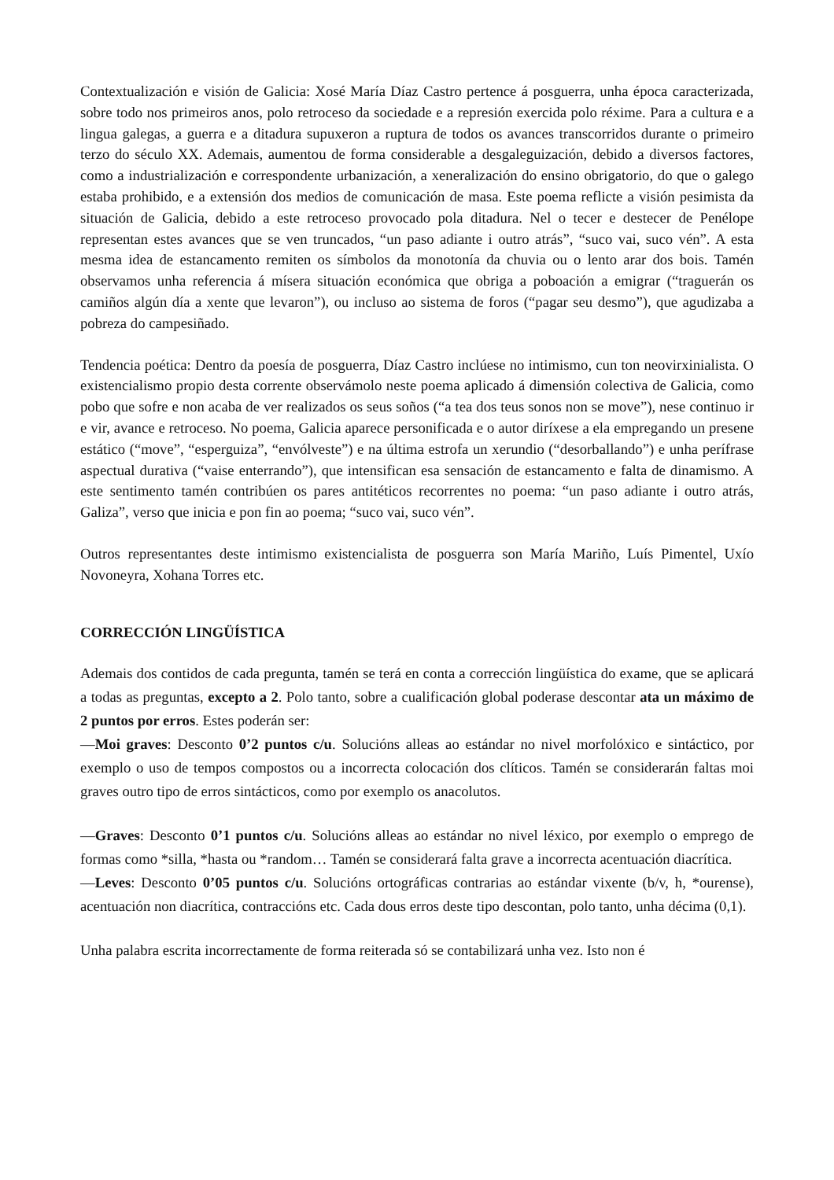Contextualización e visión de Galicia: Xosé María Díaz Castro pertence á posguerra, unha época caracterizada, sobre todo nos primeiros anos, polo retroceso da sociedade e a represión exercida polo réxime. Para a cultura e a lingua galegas, a guerra e a ditadura supuxeron a ruptura de todos os avances transcorridos durante o primeiro terzo do século XX. Ademais, aumentou de forma considerable a desgaleguización, debido a diversos factores, como a industrialización e correspondente urbanización, a xeneralización do ensino obrigatorio, do que o galego estaba prohibido, e a extensión dos medios de comunicación de masa. Este poema reflicte a visión pesimista da situación de Galicia, debido a este retroceso provocado pola ditadura. Nel o tecer e destecer de Penélope representan estes avances que se ven truncados, “un paso adiante i outro atrás”, “suco vai, suco vén”. A esta mesma idea de estancamento remiten os símbolos da monotonía da chuvia ou o lento arar dos bois. Tamén observamos unha referencia á mísera situación económica que obriga a poboación a emigrar (“traguerán os camiños algún día a xente que levaron”), ou incluso ao sistema de foros (“pagar seu desmo”), que agudizaba a pobreza do campesiñado.
Tendencia poética: Dentro da poesía de posguerra, Díaz Castro inclúese no intimismo, cun ton neovirxinialista. O existencialismo propio desta corrente observámolo neste poema aplicado á dimensión colectiva de Galicia, como pobo que sofre e non acaba de ver realizados os seus soños (“a tea dos teus sonos non se move”), nese continuo ir e vir, avance e retroceso. No poema, Galicia aparece personificada e o autor diríxese a ela empregando un presene estático (“move”, “esperguiza”, “envólveste”) e na última estrofa un xerundio (“desorballando”) e unha perífrase aspectual durativa (“vaise enterrando”), que intensifican esa sensación de estancamento e falta de dinamismo. A este sentimento tamén contribúen os pares antitéticos recorrentes no poema: “un paso adiante i outro atrás, Galiza”, verso que inicia e pon fin ao poema; “suco vai, suco vén”.
Outros representantes deste intimismo existencialista de posguerra son María Mariño, Luís Pimentel, Uxío Novoneyra, Xohana Torres etc.
CORRECCIÓN LINGÜÍSTICA
Ademais dos contidos de cada pregunta, tamén se terá en conta a corrección lingüística do exame, que se aplicará a todas as preguntas, excepto a 2. Polo tanto, sobre a cualificación global poderase descontar ata un máximo de 2 puntos por erros. Estes poderán ser:
—Moi graves: Desconto 0’2 puntos c/u. Solucións alleas ao estándar no nivel morfolóxico e sintáctico, por exemplo o uso de tempos compostos ou a incorrecta colocación dos clíticos. Tamén se considerarán faltas moi graves outro tipo de erros sintácticos, como por exemplo os anacolutos.
—Graves: Desconto 0’1 puntos c/u. Solucións alleas ao estándar no nivel léxico, por exemplo o emprego de formas como *silla, *hasta ou *random… Tamén se considerará falta grave a incorrecta acentuación diacrítica.
—Leves: Desconto 0’05 puntos c/u. Solucións ortográficas contrarias ao estándar vixente (b/v, h, *ourense), acentuación non diacrítica, contraccións etc. Cada dous erros deste tipo descontan, polo tanto, unha décima (0,1).
Unha palabra escrita incorrectamente de forma reiterada só se contabilizará unha vez. Isto non é